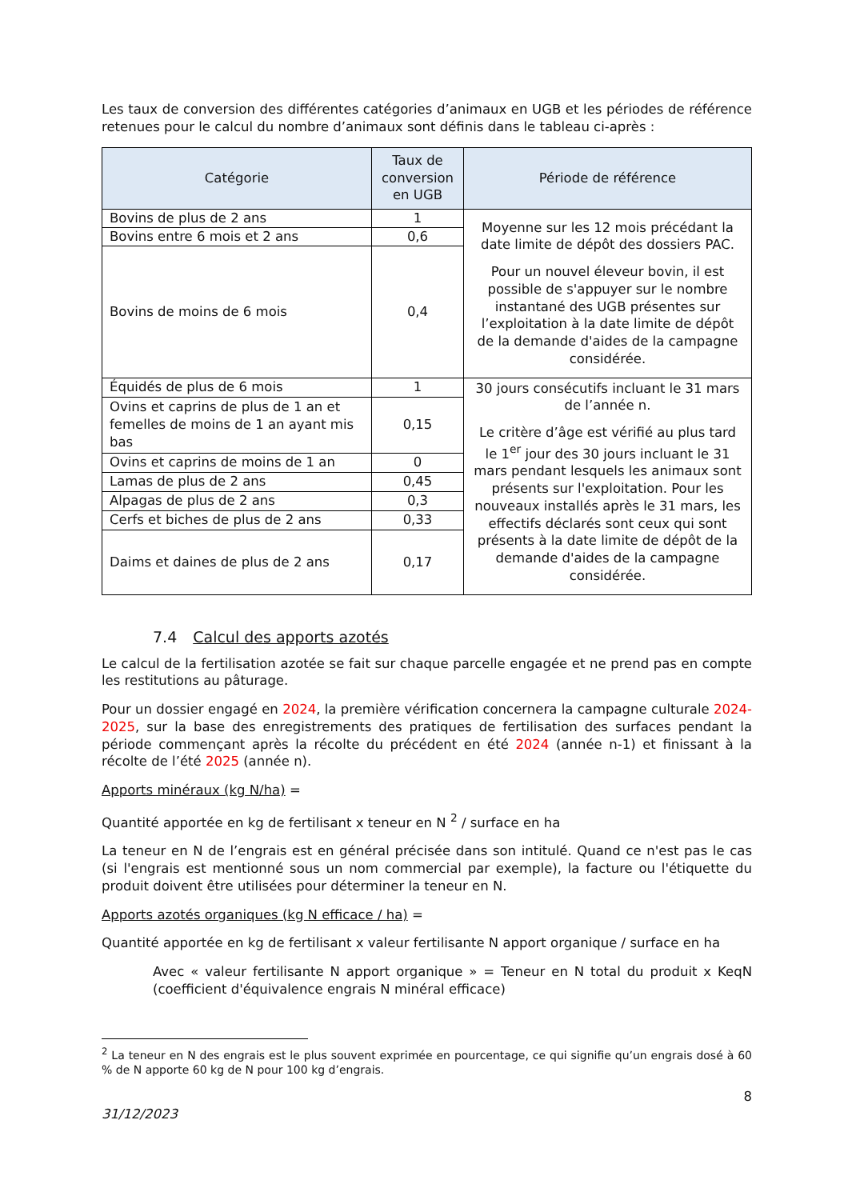Les taux de conversion des différentes catégories d’animaux en UGB et les périodes de référence retenues pour le calcul du nombre d’animaux sont définis dans le tableau ci-après :
| Catégorie | Taux de conversion en UGB | Période de référence |
| --- | --- | --- |
| Bovins de plus de 2 ans | 1 | Moyenne sur les 12 mois précédant la date limite de dépôt des dossiers PAC. Pour un nouvel éleveur bovin, il est possible de s'appuyer sur le nombre instantané des UGB présentes sur l’exploitation à la date limite de dépôt de la demande d'aides de la campagne considérée. |
| Bovins entre 6 mois et 2 ans | 0,6 | |
| Bovins de moins de 6 mois | 0,4 | |
| Équidés de plus de 6 mois | 1 | 30 jours consécutifs incluant le 31 mars de l’année n. Le critère d’âge est vérifié au plus tard le 1<sup>er</sup> jour des 30 jours incluant le 31 mars pendant lesquels les animaux sont présents sur l'exploitation. Pour les nouveaux installés après le 31 mars, les effectifs déclarés sont ceux qui sont présents à la date limite de dépôt de la demande d'aides de la campagne considérée. |
| Ovins et caprins de plus de 1 an et femelles de moins de 1 an ayant mis bas | 0,15 | |
| Ovins et caprins de moins de 1 an | 0 | |
| Lamas de plus de 2 ans | 0,45 | |
| Alpagas de plus de 2 ans | 0,3 | |
| Cerfs et biches de plus de 2 ans | 0,33 | |
| Daims et daines de plus de 2 ans | 0,17 | |
7.4 Calcul des apports azotés
Le calcul de la fertilisation azotée se fait sur chaque parcelle engagée et ne prend pas en compte les restitutions au pâturage.
Pour un dossier engagé en 2024, la première vérification concernera la campagne culturale 2024-2025, sur la base des enregistrements des pratiques de fertilisation des surfaces pendant la période commençant après la récolte du précédent en été 2024 (année n-1) et finissant à la récolte de l’été 2025 (année n).
Apports minéraux (kg N/ha) =
Quantité apportée en kg de fertilisant x teneur en N <sup>2</sup> / surface en ha
La teneur en N de l’engrais est en général précisée dans son intitulé. Quand ce n'est pas le cas (si l'engrais est mentionné sous un nom commercial par exemple), la facture ou l'étiquette du produit doivent être utilisées pour déterminer la teneur en N.
Apports azotés organiques (kg N efficace / ha) =
Quantité apportée en kg de fertilisant x valeur fertilisante N apport organique / surface en ha
Avec « valeur fertilisante N apport organique » = Teneur en N total du produit x KeqN (coefficient d'équivalence engrais N minéral efficace)
<sup>2</sup> La teneur en N des engrais est le plus souvent exprimée en pourcentage, ce qui signifie qu’un engrais dosé à 60 % de N apporte 60 kg de N pour 100 kg d’engrais.
8
31/12/2023